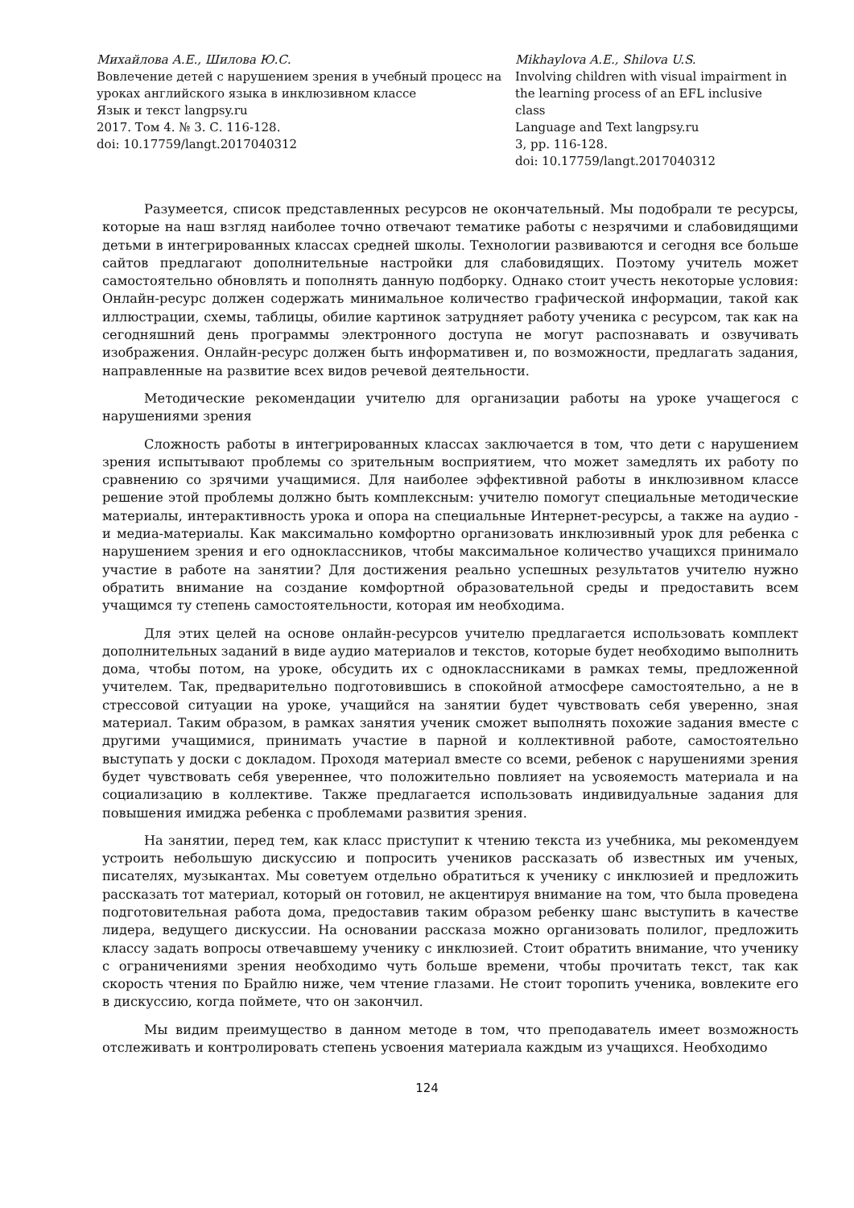Михайлова А.Е., Шилова Ю.С.
Вовлечение детей с нарушением зрения в учебный процесс на уроках английского языка в инклюзивном классе
Язык и текст langpsy.ru
2017. Том 4. № 3. С. 116-128.
doi: 10.17759/langt.2017040312
Mikhaylova A.E., Shilova U.S.
Involving children with visual impairment in the learning process of an EFL inclusive class
Language and Text langpsy.ru
3, pp. 116-128.
doi: 10.17759/langt.2017040312
Разумеется, список представленных ресурсов не окончательный. Мы подобрали те ресурсы, которые на наш взгляд наиболее точно отвечают тематике работы с незрячими и слабовидящими детьми в интегрированных классах средней школы. Технологии развиваются и сегодня все больше сайтов предлагают дополнительные настройки для слабовидящих. Поэтому учитель может самостоятельно обновлять и пополнять данную подборку. Однако стоит учесть некоторые условия: Онлайн-ресурс должен содержать минимальное количество графической информации, такой как иллюстрации, схемы, таблицы, обилие картинок затрудняет работу ученика с ресурсом, так как на сегодняшний день программы электронного доступа не могут распознавать и озвучивать изображения. Онлайн-ресурс должен быть информативен и, по возможности, предлагать задания, направленные на развитие всех видов речевой деятельности.
Методические рекомендации учителю для организации работы на уроке учащегося с нарушениями зрения
Сложность работы в интегрированных классах заключается в том, что дети с нарушением зрения испытывают проблемы со зрительным восприятием, что может замедлять их работу по сравнению со зрячими учащимися. Для наиболее эффективной работы в инклюзивном классе решение этой проблемы должно быть комплексным: учителю помогут специальные методические материалы, интерактивность урока и опора на специальные Интернет-ресурсы, а также на аудио - и медиа-материалы. Как максимально комфортно организовать инклюзивный урок для ребенка с нарушением зрения и его одноклассников, чтобы максимальное количество учащихся принимало участие в работе на занятии? Для достижения реально успешных результатов учителю нужно обратить внимание на создание комфортной образовательной среды и предоставить всем учащимся ту степень самостоятельности, которая им необходима.
Для этих целей на основе онлайн-ресурсов учителю предлагается использовать комплект дополнительных заданий в виде аудио материалов и текстов, которые будет необходимо выполнить дома, чтобы потом, на уроке, обсудить их с одноклассниками в рамках темы, предложенной учителем. Так, предварительно подготовившись в спокойной атмосфере самостоятельно, а не в стрессовой ситуации на уроке, учащийся на занятии будет чувствовать себя уверенно, зная материал. Таким образом, в рамках занятия ученик сможет выполнять похожие задания вместе с другими учащимися, принимать участие в парной и коллективной работе, самостоятельно выступать у доски с докладом. Проходя материал вместе со всеми, ребенок с нарушениями зрения будет чувствовать себя увереннее, что положительно повлияет на усвояемость материала и на социализацию в коллективе. Также предлагается использовать индивидуальные задания для повышения имиджа ребенка с проблемами развития зрения.
На занятии, перед тем, как класс приступит к чтению текста из учебника, мы рекомендуем устроить небольшую дискуссию и попросить учеников рассказать об известных им ученых, писателях, музыкантах. Мы советуем отдельно обратиться к ученику с инклюзией и предложить рассказать тот материал, который он готовил, не акцентируя внимание на том, что была проведена подготовительная работа дома, предоставив таким образом ребенку шанс выступить в качестве лидера, ведущего дискуссии. На основании рассказа можно организовать полилог, предложить классу задать вопросы отвечавшему ученику с инклюзией. Стоит обратить внимание, что ученику с ограничениями зрения необходимо чуть больше времени, чтобы прочитать текст, так как скорость чтения по Брайлю ниже, чем чтение глазами. Не стоит торопить ученика, вовлеките его в дискуссию, когда поймете, что он закончил.
Мы видим преимущество в данном методе в том, что преподаватель имеет возможность отслеживать и контролировать степень усвоения материала каждым из учащихся. Необходимо
124